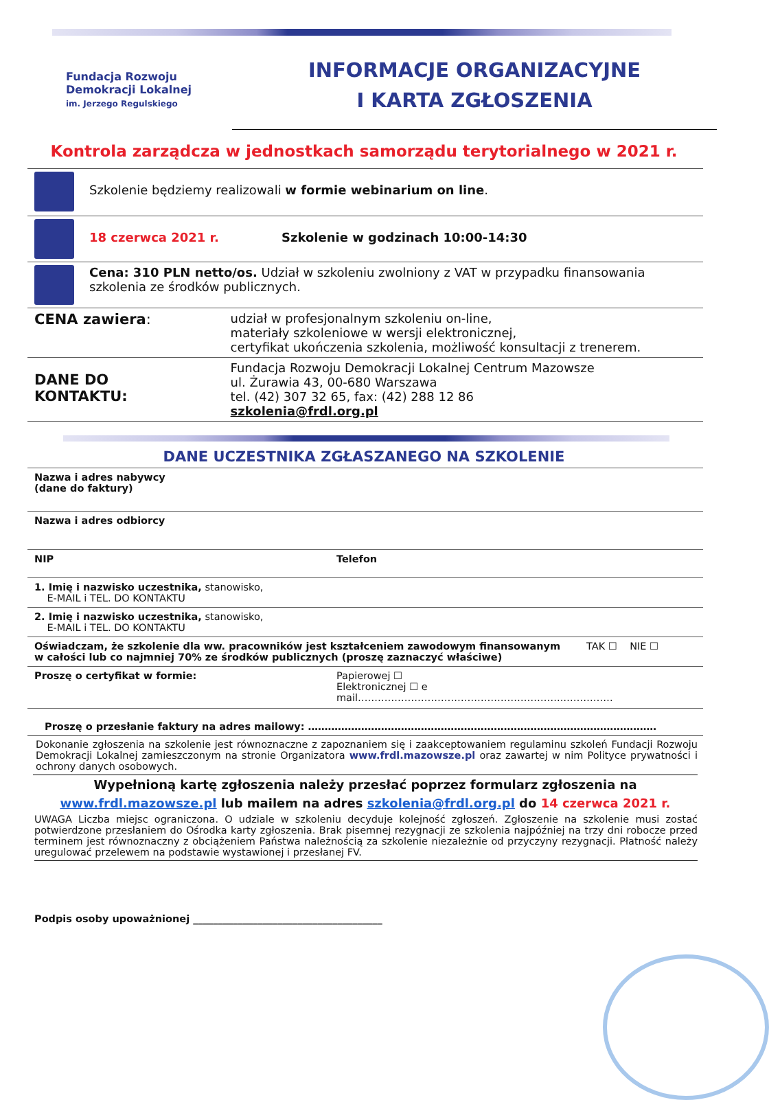Fundacja Rozwoju
Demokracji Lokalnej
im. Jerzego Regulskiego
INFORMACJE ORGANIZACYJNE
I KARTA ZGŁOSZENIA
Kontrola zarządcza w jednostkach samorządu terytorialnego w 2021 r.
| | Szkolenie będziemy realizowali w formie webinarium on line . | |
| | 18 czerwca 2021 r. Szkolenie w godzinach 10:00-14:30 | |
| | Cena: 310 PLN netto/os. Udział w szkoleniu zwolniony z VAT w przypadku finansowania szkolenia ze środków publicznych. | |
| CENA zawiera : | | udział w profesjonalnym szkoleniu on-line, materiały szkoleniowe w wersji elektronicznej, certyfikat ukończenia szkolenia, możliwość konsultacji z trenerem. |
| DANE DO KONTAKTU: | | Fundacja Rozwoju Demokracji Lokalnej Centrum Mazowsze ul. Żurawia 43, 00-680 Warszawa tel. (42) 307 32 65, fax: (42) 288 12 86 szkolenia@frdl.org.pl |
DANE UCZESTNIKA ZGŁASZANEGO NA SZKOLENIE
| Nazwa i adres nabywcy (dane do faktury) | | |
| Nazwa i adres odbiorcy | | |
| NIP | Telefon | |
| 1. Imię i nazwisko uczestnika, stanowisko, E-MAIL i TEL. DO KONTAKTU | | |
| 2. Imię i nazwisko uczestnika, stanowisko, E-MAIL i TEL. DO KONTAKTU | | |
| Oświadczam, że szkolenie dla ww. pracowników jest kształceniem zawodowym finansowanym w całości lub co najmniej 70% ze środków publicznych (proszę zaznaczyć właściwe) | | TAK ☐ NIE ☐ |
| Proszę o certyfikat w formie: | Papierowej ☐ Elektronicznej ☐ e mail……………………………………………………..…………… | |
| Proszę o przesłanie faktury na adres mailowy: …………………………………………………………………………………………… | | |
Dokonanie zgłoszenia na szkolenie jest równoznaczne z zapoznaniem się i zaakceptowaniem regulaminu szkoleń Fundacji Rozwoju Demokracji Lokalnej zamieszczonym na stronie Organizatora www.frdl.mazowsze.pl oraz zawartej w nim Polityce prywatności i ochrony danych osobowych.
Wypełnioną kartę zgłoszenia należy przesłać poprzez formularz zgłoszenia na www.frdl.mazowsze.pl lub mailem na adres szkolenia@frdl.org.pl do 14 czerwca 2021 r.
UWAGA Liczba miejsc ograniczona. O udziale w szkoleniu decyduje kolejność zgłoszeń. Zgłoszenie na szkolenie musi zostać potwierdzone przesłaniem do Ośrodka karty zgłoszenia. Brak pisemnej rezygnacji ze szkolenia najpóźniej na trzy dni robocze przed terminem jest równoznaczny z obciążeniem Państwa należnością za szkolenie niezależnie od przyczyny rezygnacji. Płatność należy uregulować przelewem na podstawie wystawionej i przesłanej FV.
Podpis osoby upoważnionej ______________________________________